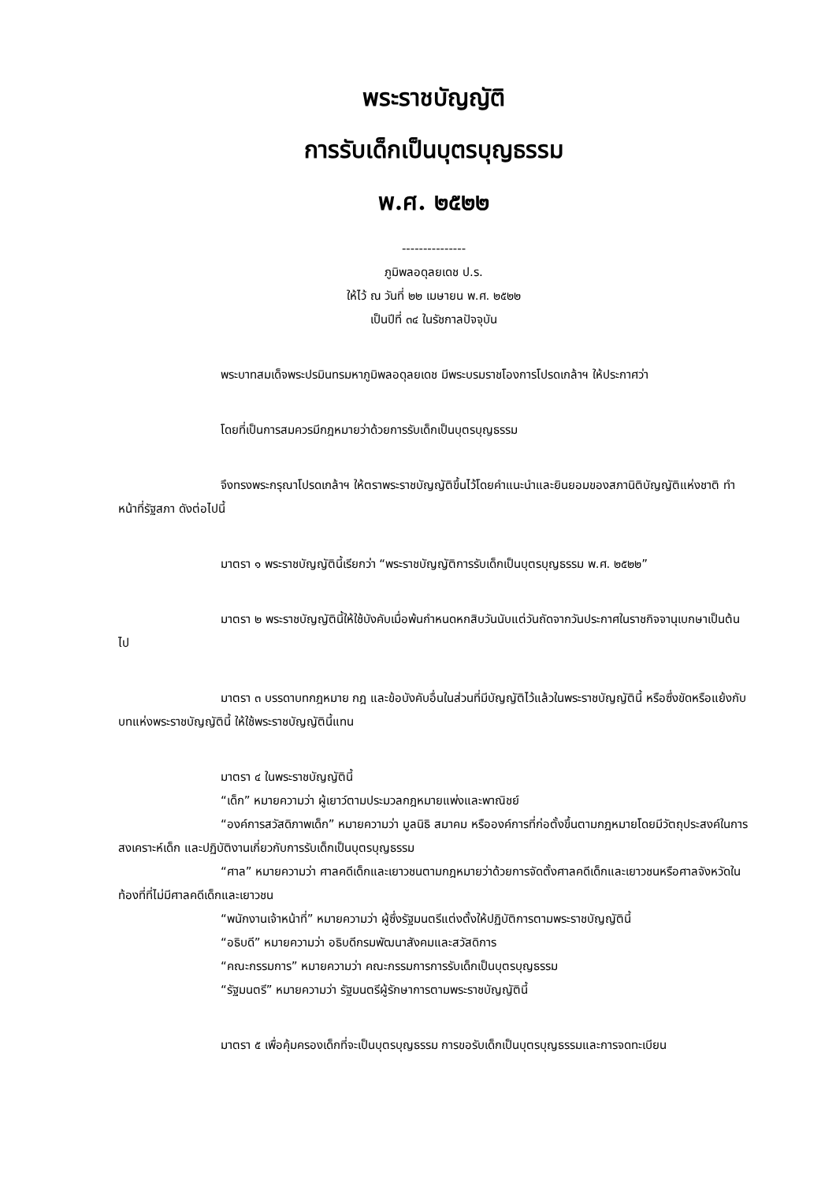พระราชบัญญัติ
การรับเด็กเป็นบุตรบุญธรรม
พ.ศ. ๒๕๒๒
---------------
ภูมิพลอดุลยเดช ป.ร.
ให้ไว้ ณ วันที่ ๒๒ เมษายน พ.ศ. ๒๕๒๒
เป็นปีที่ ๓๔ ในรัชกาลปัจจุบัน
พระบาทสมเด็จพระปรมินทรมหาภูมิพลอดุลยเดช มีพระบรมราชโองการโปรดเกล้าฯ ให้ประกาศว่า
โดยที่เป็นการสมควรมีกฎหมายว่าด้วยการรับเด็กเป็นบุตรบุญธรรม
จึงทรงพระกรุณาโปรดเกล้าฯ ให้ตราพระราชบัญญัติขึ้นไว้โดยคำแนะนำและยินยอมของสภานิติบัญญัติแห่งชาติ ทำหน้าที่รัฐสภา ดังต่อไปนี้
มาตรา ๑ พระราชบัญญัตินี้เรียกว่า “พระราชบัญญัติการรับเด็กเป็นบุตรบุญธรรม พ.ศ. ๒๕๒๒”
มาตรา ๒ พระราชบัญญัตินี้ให้ใช้บังคับเมื่อพ้นกำหนดหกสิบวันนับแต่วันถัดจากวันประกาศในราชกิจจานุเบกษาเป็นต้นไป
มาตรา ๓ บรรดาบทกฎหมาย กฎ และข้อบังคับอื่นในส่วนที่มีบัญญัติไว้แล้วในพระราชบัญญัตินี้ หรือซึ่งขัดหรือแย้งกับบทแห่งพระราชบัญญัตินี้ ให้ใช้พระราชบัญญัตินี้แทน
มาตรา ๔ ในพระราชบัญญัตินี้
“เด็ก” หมายความว่า ผู้เยาว์ตามประมวลกฎหมายแพ่งและพาณิชย์
“องค์การสวัสดิภาพเด็ก” หมายความว่า มูลนิธิ สมาคม หรือองค์การที่ก่อตั้งขึ้นตามกฎหมายโดยมีวัตถุประสงค์ในการสงเคราะห์เด็ก และปฏิบัติงานเกี่ยวกับการรับเด็กเป็นบุตรบุญธรรม
“ศาล” หมายความว่า ศาลคดีเด็กและเยาวชนตามกฎหมายว่าด้วยการจัดตั้งศาลคดีเด็กและเยาวชนหรือศาลจังหวัดในท้องที่ที่ไม่มีศาลคดีเด็กและเยาวชน
“พนักงานเจ้าหน้าที่” หมายความว่า ผู้ซึ่งรัฐมนตรีแต่งตั้งให้ปฏิบัติการตามพระราชบัญญัตินี้
“อธิบดี” หมายความว่า อธิบดีกรมพัฒนาสังคมและสวัสดิการ
“คณะกรรมการ” หมายความว่า คณะกรรมการการรับเด็กเป็นบุตรบุญธรรม
“รัฐมนตรี” หมายความว่า รัฐมนตรีผู้รักษาการตามพระราชบัญญัตินี้
มาตรา ๕ เพื่อคุ้มครองเด็กที่จะเป็นบุตรบุญธรรม การขอรับเด็กเป็นบุตรบุญธรรมและการจดทะเบียน